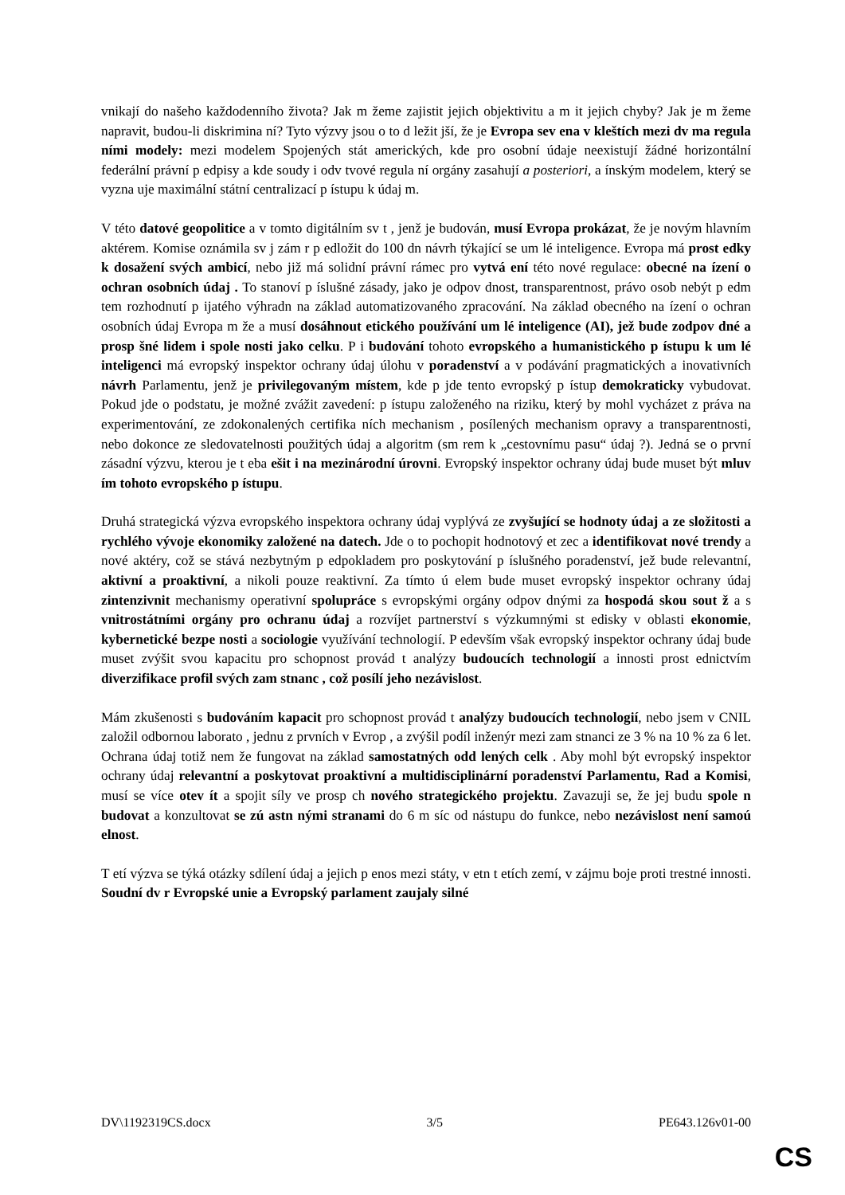vnikají do našeho každodenního života? Jak m žeme zajistit jejich objektivitu a m it jejich chyby? Jak je m žeme napravit, budou-li diskrimina ní? Tyto výzvy jsou o to d ležit jší, že je Evropa sev ena v kleštích mezi dv ma regula ními modely: mezi modelem Spojených stát amerických, kde pro osobní údaje neexistují žádné horizontální federální právní p edpisy a kde soudy i odv tvové regula ní orgány zasahují a posteriori, a ínským modelem, který se vyzna uje maximální státní centralizací p ístupu k údaj m.
V této datové geopolitice a v tomto digitálním sv t , jenž je budován, musí Evropa prokázat, že je novým hlavním aktérem. Komise oznámila sv j zám r p edložit do 100 dn návrh týkající se um lé inteligence. Evropa má prost edky k dosažení svých ambicí, nebo již má solidní právní rámec pro vytvá ení této nové regulace: obecné na ízení o ochran osobních údaj . To stanoví p íslušné zásady, jako je odpov dnost, transparentnost, právo osob nebýt p edm tem rozhodnutí p ijatého výhradn na základ automatizovaného zpracování. Na základ obecného na ízení o ochran osobních údaj Evropa m že a musí dosáhnout etického používání um lé inteligence (AI), jež bude zodpov dné a prosp šné lidem i spole nosti jako celku. P i budování tohoto evropského a humanistického p ístupu k um lé inteligenci má evropský inspektor ochrany údaj úlohu v poradenství a v podávání pragmatických a inovativních návrh Parlamentu, jenž je privilegovaným místem, kde p jde tento evropský p ístup demokraticky vybudovat. Pokud jde o podstatu, je možné zvážit zavedení: p ístupu založeného na riziku, který by mohl vycházet z práva na experimentování, ze zdokonalených certifika ních mechanism , posílených mechanism opravy a transparentnosti, nebo dokonce ze sledovatelnosti použitých údaj a algoritm (sm rem k „cestovnímu pasu“ údaj ?). Jedná se o první zásadní výzvu, kterou je t eba ešit i na mezinárodní úrovni. Evropský inspektor ochrany údaj bude muset být mluv ím tohoto evropského p ístupu.
Druhá strategická výzva evropského inspektora ochrany údaj vyplývá ze zvyšující se hodnoty údaj a ze složitosti a rychlého vývoje ekonomiky založené na datech. Jde o to pochopit hodnotový et zec a identifikovat nové trendy a nové aktéry, což se stává nezbytným p edpokladem pro poskytování p íslušného poradenství, jež bude relevantní, aktivní a proaktivní, a nikoli pouze reaktivní. Za tímto ú elem bude muset evropský inspektor ochrany údaj zintenzivnit mechanismy operativní spolupráce s evropskými orgány odpov dnými za hospodá skou sout ž a s vnitrostátními orgány pro ochranu údaj a rozvíjet partnerství s výzkumnými st edisky v oblasti ekonomie, kybernetické bezpe nosti a sociologie využívání technologií. P edevším však evropský inspektor ochrany údaj bude muset zvýšit svou kapacitu pro schopnost provád t analýzy budoucích technologií a innosti prost ednictvím diverzifikace profil svých zam stnanc , což posílí jeho nezávislost.
Mám zkušenosti s budováním kapacit pro schopnost provád t analýzy budoucích technologií, nebo jsem v CNIL založil odbornou laborato , jednu z prvních v Evrop , a zvýšil podíl inženýr mezi zam stnanci ze 3 % na 10 % za 6 let. Ochrana údaj totiž nem že fungovat na základ samostatných odd lených celk . Aby mohl být evropský inspektor ochrany údaj relevantní a poskytovat proaktivní a multidisciplinární poradenství Parlamentu, Rad a Komisi, musí se více otev ít a spojit síly ve prosp ch nového strategického projektu. Zavazuji se, že jej budu spole n budovat a konzultovat se zú astn nými stranami do 6 m síc od nástupu do funkce, nebo nezávislost není samoú elnost.
T etí výzva se týká otázky sdílení údaj a jejich p enos mezi státy, v etn t etích zemí, v zájmu boje proti trestné innosti. Soudní dv r Evropské unie a Evropský parlament zaujaly silné
DV\1192319CS.docx 3/5 PE643.126v01-00
CS